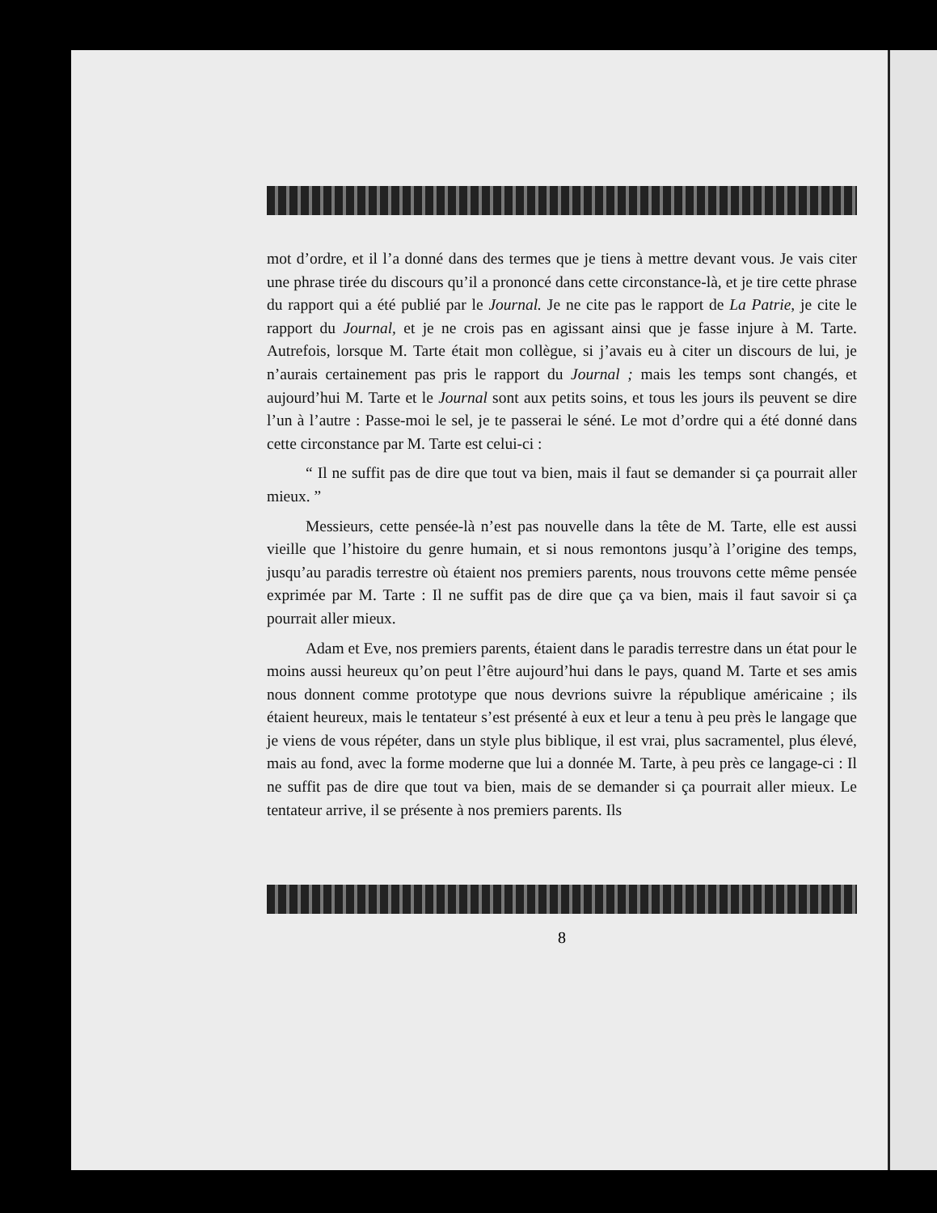mot d’ordre, et il l’a donné dans des termes que je tiens à mettre devant vous. Je vais citer une phrase tirée du discours qu’il a prononcé dans cette circonstance-là, et je tire cette phrase du rapport qui a été publié par le Journal. Je ne cite pas le rapport de La Patrie, je cite le rapport du Journal, et je ne crois pas en agissant ainsi que je fasse injure à M. Tarte. Autrefois, lorsque M. Tarte était mon collègue, si j’avais eu à citer un discours de lui, je n’aurais certainement pas pris le rapport du Journal ; mais les temps sont changés, et aujourd’hui M. Tarte et le Journal sont aux petits soins, et tous les jours ils peuvent se dire l’un à l’autre : Passe-moi le sel, je te passerai le séné. Le mot d’ordre qui a été donné dans cette circonstance par M. Tarte est celui-ci :
“ Il ne suffit pas de dire que tout va bien, mais il faut se demander si ça pourrait aller mieux. ”
Messieurs, cette pensée-là n’est pas nouvelle dans la tête de M. Tarte, elle est aussi vieille que l’histoire du genre humain, et si nous remontons jusqu’à l’origine des temps, jusqu’au paradis terrestre où étaient nos premiers parents, nous trouvons cette même pensée exprimée par M. Tarte : Il ne suffit pas de dire que ça va bien, mais il faut savoir si ça pourrait aller mieux.
Adam et Eve, nos premiers parents, étaient dans le paradis terrestre dans un état pour le moins aussi heureux qu’on peut l’être aujourd’hui dans le pays, quand M. Tarte et ses amis nous donnent comme prototype que nous devrions suivre la république américaine ; ils étaient heureux, mais le tentateur s’est présenté à eux et leur a tenu à peu près le langage que je viens de vous répéter, dans un style plus biblique, il est vrai, plus sacramentel, plus élevé, mais au fond, avec la forme moderne que lui a donnée M. Tarte, à peu près ce langage-ci : Il ne suffit pas de dire que tout va bien, mais de se demander si ça pourrait aller mieux. Le tentateur arrive, il se présente à nos premiers parents. Ils
8